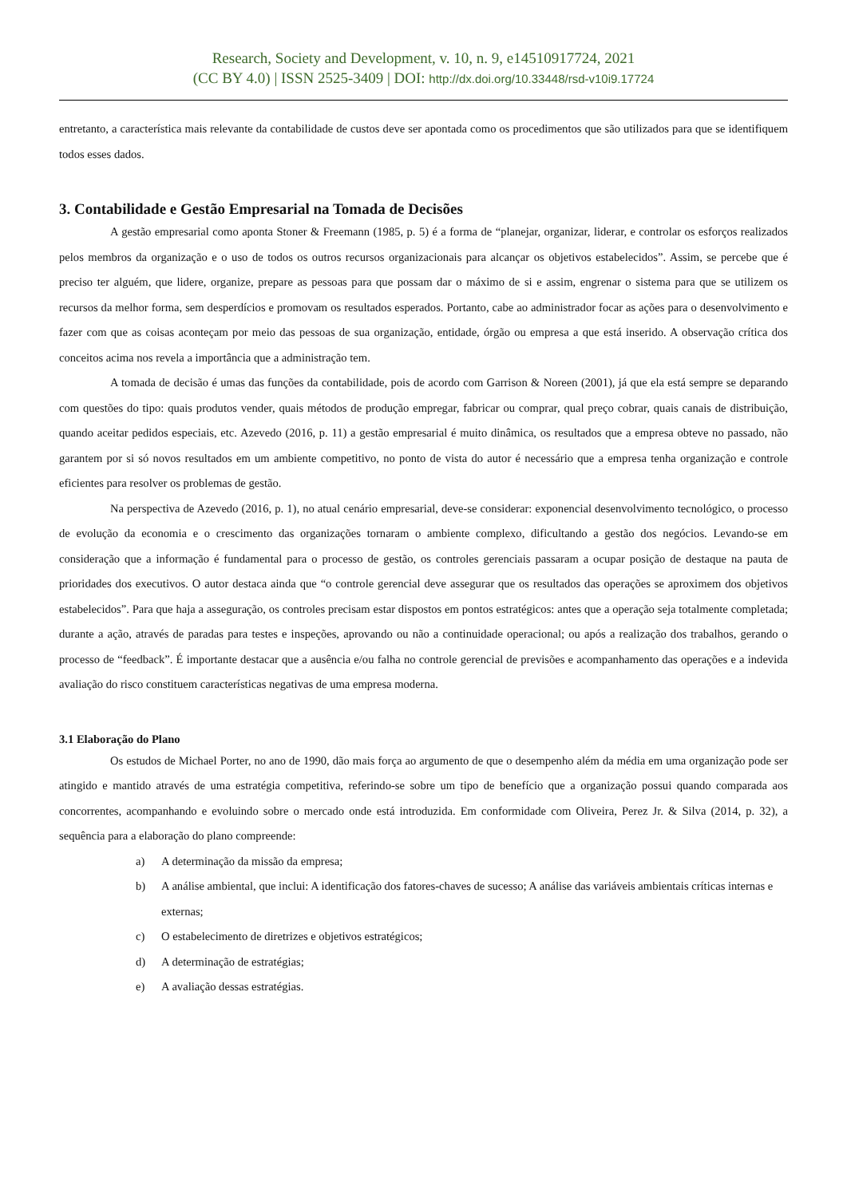Research, Society and Development, v. 10, n. 9, e14510917724, 2021
(CC BY 4.0) | ISSN 2525-3409 | DOI: http://dx.doi.org/10.33448/rsd-v10i9.17724
entretanto, a característica mais relevante da contabilidade de custos deve ser apontada como os procedimentos que são utilizados para que se identifiquem todos esses dados.
3. Contabilidade e Gestão Empresarial na Tomada de Decisões
A gestão empresarial como aponta Stoner & Freemann (1985, p. 5) é a forma de “planejar, organizar, liderar, e controlar os esforços realizados pelos membros da organização e o uso de todos os outros recursos organizacionais para alcançar os objetivos estabelecidos”. Assim, se percebe que é preciso ter alguém, que lidere, organize, prepare as pessoas para que possam dar o máximo de si e assim, engrenar o sistema para que se utilizem os recursos da melhor forma, sem desperdícios e promovam os resultados esperados. Portanto, cabe ao administrador focar as ações para o desenvolvimento e fazer com que as coisas aconteçam por meio das pessoas de sua organização, entidade, órgão ou empresa a que está inserido. A observação crítica dos conceitos acima nos revela a importância que a administração tem.
A tomada de decisão é umas das funções da contabilidade, pois de acordo com Garrison & Noreen (2001), já que ela está sempre se deparando com questões do tipo: quais produtos vender, quais métodos de produção empregar, fabricar ou comprar, qual preço cobrar, quais canais de distribuição, quando aceitar pedidos especiais, etc. Azevedo (2016, p. 11) a gestão empresarial é muito dinâmica, os resultados que a empresa obteve no passado, não garantem por si só novos resultados em um ambiente competitivo, no ponto de vista do autor é necessário que a empresa tenha organização e controle eficientes para resolver os problemas de gestão.
Na perspectiva de Azevedo (2016, p. 1), no atual cenário empresarial, deve-se considerar: exponencial desenvolvimento tecnológico, o processo de evolução da economia e o crescimento das organizações tornaram o ambiente complexo, dificultando a gestão dos negócios. Levando-se em consideração que a informação é fundamental para o processo de gestão, os controles gerenciais passaram a ocupar posição de destaque na pauta de prioridades dos executivos. O autor destaca ainda que “o controle gerencial deve assegurar que os resultados das operações se aproximem dos objetivos estabelecidos”. Para que haja a asseguração, os controles precisam estar dispostos em pontos estratégicos: antes que a operação seja totalmente completada; durante a ação, através de paradas para testes e inspeções, aprovando ou não a continuidade operacional; ou após a realização dos trabalhos, gerando o processo de “feedback”. É importante destacar que a ausência e/ou falha no controle gerencial de previsões e acompanhamento das operações e a indevida avaliação do risco constituem características negativas de uma empresa moderna.
3.1 Elaboração do Plano
Os estudos de Michael Porter, no ano de 1990, dão mais força ao argumento de que o desempenho além da média em uma organização pode ser atingido e mantido através de uma estratégia competitiva, referindo-se sobre um tipo de benefício que a organização possui quando comparada aos concorrentes, acompanhando e evoluindo sobre o mercado onde está introduzida. Em conformidade com Oliveira, Perez Jr. & Silva (2014, p. 32), a sequência para a elaboração do plano compreende:
a) A determinação da missão da empresa;
b) A análise ambiental, que inclui: A identificação dos fatores-chaves de sucesso; A análise das variáveis ambientais críticas internas e externas;
c) O estabelecimento de diretrizes e objetivos estratégicos;
d) A determinação de estratégias;
e) A avaliação dessas estratégias.